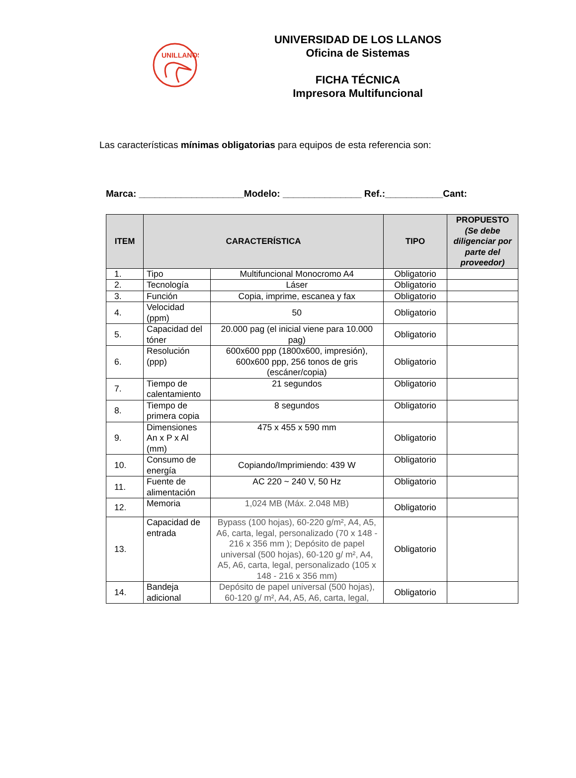UNILLANOS
UNIVERSIDAD DE LOS LLANOS
Oficina de Sistemas
FICHA TÉCNICA
Impresora Multifuncional
Las características mínimas obligatorias para equipos de esta referencia son:
Marca: ____________________Modelo: _______________ Ref.:___________Cant:
| ITEM | CARACTERÍSTICA | | TIPO | PROPUESTO (Se debe diligenciar por parte del proveedor) |
| --- | --- | --- | --- | --- |
| 1. | Tipo | Multifuncional Monocromo A4 | Obligatorio | |
| 2. | Tecnología | Láser | Obligatorio | |
| 3. | Función | Copia, imprime, escanea y fax | Obligatorio | |
| 4. | Velocidad (ppm) | 50 | Obligatorio | |
| 5. | Capacidad del tóner | 20.000 pag (el inicial viene para 10.000 pag) | Obligatorio | |
| 6. | Resolución (ppp) | 600x600 ppp (1800x600, impresión), 600x600 ppp, 256 tonos de gris (escáner/copia) | Obligatorio | |
| 7. | Tiempo de calentamiento | 21 segundos | Obligatorio | |
| 8. | Tiempo de primera copia | 8 segundos | Obligatorio | |
| 9. | Dimensiones An x P x Al (mm) | 475 x 455 x 590 mm | Obligatorio | |
| 10. | Consumo de energía | Copiando/Imprimiendo: 439 W | Obligatorio | |
| 11. | Fuente de alimentación | AC 220 ~ 240 V, 50 Hz | Obligatorio | |
| 12. | Memoria | 1,024 MB (Máx. 2.048 MB) | Obligatorio | |
| 13. | Capacidad de entrada | Bypass (100 hojas), 60-220 g/m², A4, A5, A6, carta, legal, personalizado (70 x 148 - 216 x 356 mm ); Depósito de papel universal (500 hojas), 60-120 g/ m², A4, A5, A6, carta, legal, personalizado (105 x 148 - 216 x 356 mm) | Obligatorio | |
| 14. | Bandeja adicional | Depósito de papel universal (500 hojas), 60-120 g/ m², A4, A5, A6, carta, legal, | Obligatorio | |